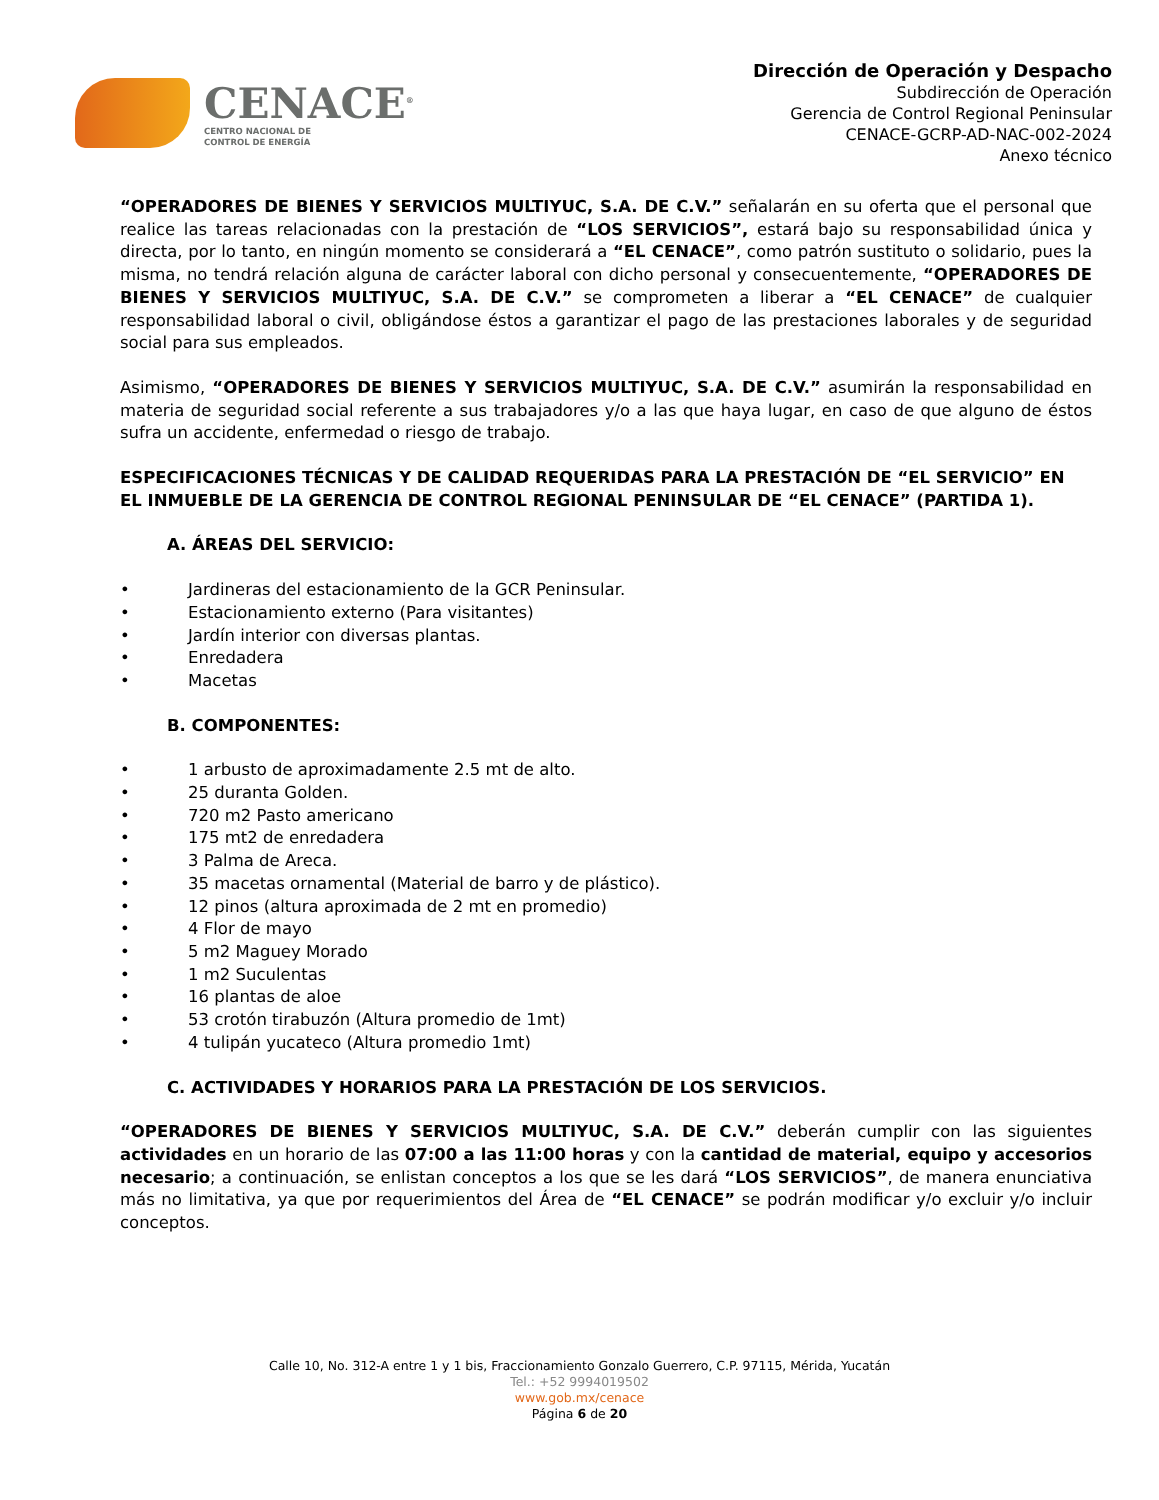CENACE<sup>®</sup>
CENTRO NACIONAL DE
CONTROL DE ENERGÍA
Dirección de Operación y Despacho
Subdirección de Operación
Gerencia de Control Regional Peninsular
CENACE-GCRP-AD-NAC-002-2024
Anexo técnico
“OPERADORES DE BIENES Y SERVICIOS MULTIYUC, S.A. DE C.V.” señalarán en su oferta que el personal que realice las tareas relacionadas con la prestación de “LOS SERVICIOS”, estará bajo su responsabilidad única y directa, por lo tanto, en ningún momento se considerará a “EL CENACE”, como patrón sustituto o solidario, pues la misma, no tendrá relación alguna de carácter laboral con dicho personal y consecuentemente, “OPERADORES DE BIENES Y SERVICIOS MULTIYUC, S.A. DE C.V.” se comprometen a liberar a “EL CENACE” de cualquier responsabilidad laboral o civil, obligándose éstos a garantizar el pago de las prestaciones laborales y de seguridad social para sus empleados.
Asimismo, “OPERADORES DE BIENES Y SERVICIOS MULTIYUC, S.A. DE C.V.” asumirán la responsabilidad en materia de seguridad social referente a sus trabajadores y/o a las que haya lugar, en caso de que alguno de éstos sufra un accidente, enfermedad o riesgo de trabajo.
ESPECIFICACIONES TÉCNICAS Y DE CALIDAD REQUERIDAS PARA LA PRESTACIÓN DE “EL SERVICIO” EN EL INMUEBLE DE LA GERENCIA DE CONTROL REGIONAL PENINSULAR DE “EL CENACE” (PARTIDA 1).
A. ÁREAS DEL SERVICIO:
• Jardineras del estacionamiento de la GCR Peninsular.
• Estacionamiento externo (Para visitantes)
• Jardín interior con diversas plantas.
• Enredadera
• Macetas
B. COMPONENTES:
• 1 arbusto de aproximadamente 2.5 mt de alto.
• 25 duranta Golden.
• 720 m2 Pasto americano
• 175 mt2 de enredadera
• 3 Palma de Areca.
• 35 macetas ornamental (Material de barro y de plástico).
• 12 pinos (altura aproximada de 2 mt en promedio)
• 4 Flor de mayo
• 5 m2 Maguey Morado
• 1 m2 Suculentas
• 16 plantas de aloe
• 53 crotón tirabuzón (Altura promedio de 1mt)
• 4 tulipán yucateco (Altura promedio 1mt)
C. ACTIVIDADES Y HORARIOS PARA LA PRESTACIÓN DE LOS SERVICIOS.
“OPERADORES DE BIENES Y SERVICIOS MULTIYUC, S.A. DE C.V.” deberán cumplir con las siguientes actividades en un horario de las 07:00 a las 11:00 horas y con la cantidad de material, equipo y accesorios necesario; a continuación, se enlistan conceptos a los que se les dará “LOS SERVICIOS”, de manera enunciativa más no limitativa, ya que por requerimientos del Área de “EL CENACE” se podrán modificar y/o excluir y/o incluir conceptos.
Calle 10, No. 312-A entre 1 y 1 bis, Fraccionamiento Gonzalo Guerrero, C.P. 97115, Mérida, Yucatán
Tel.: +52 9994019502
www.gob.mx/cenace
Página 6 de 20